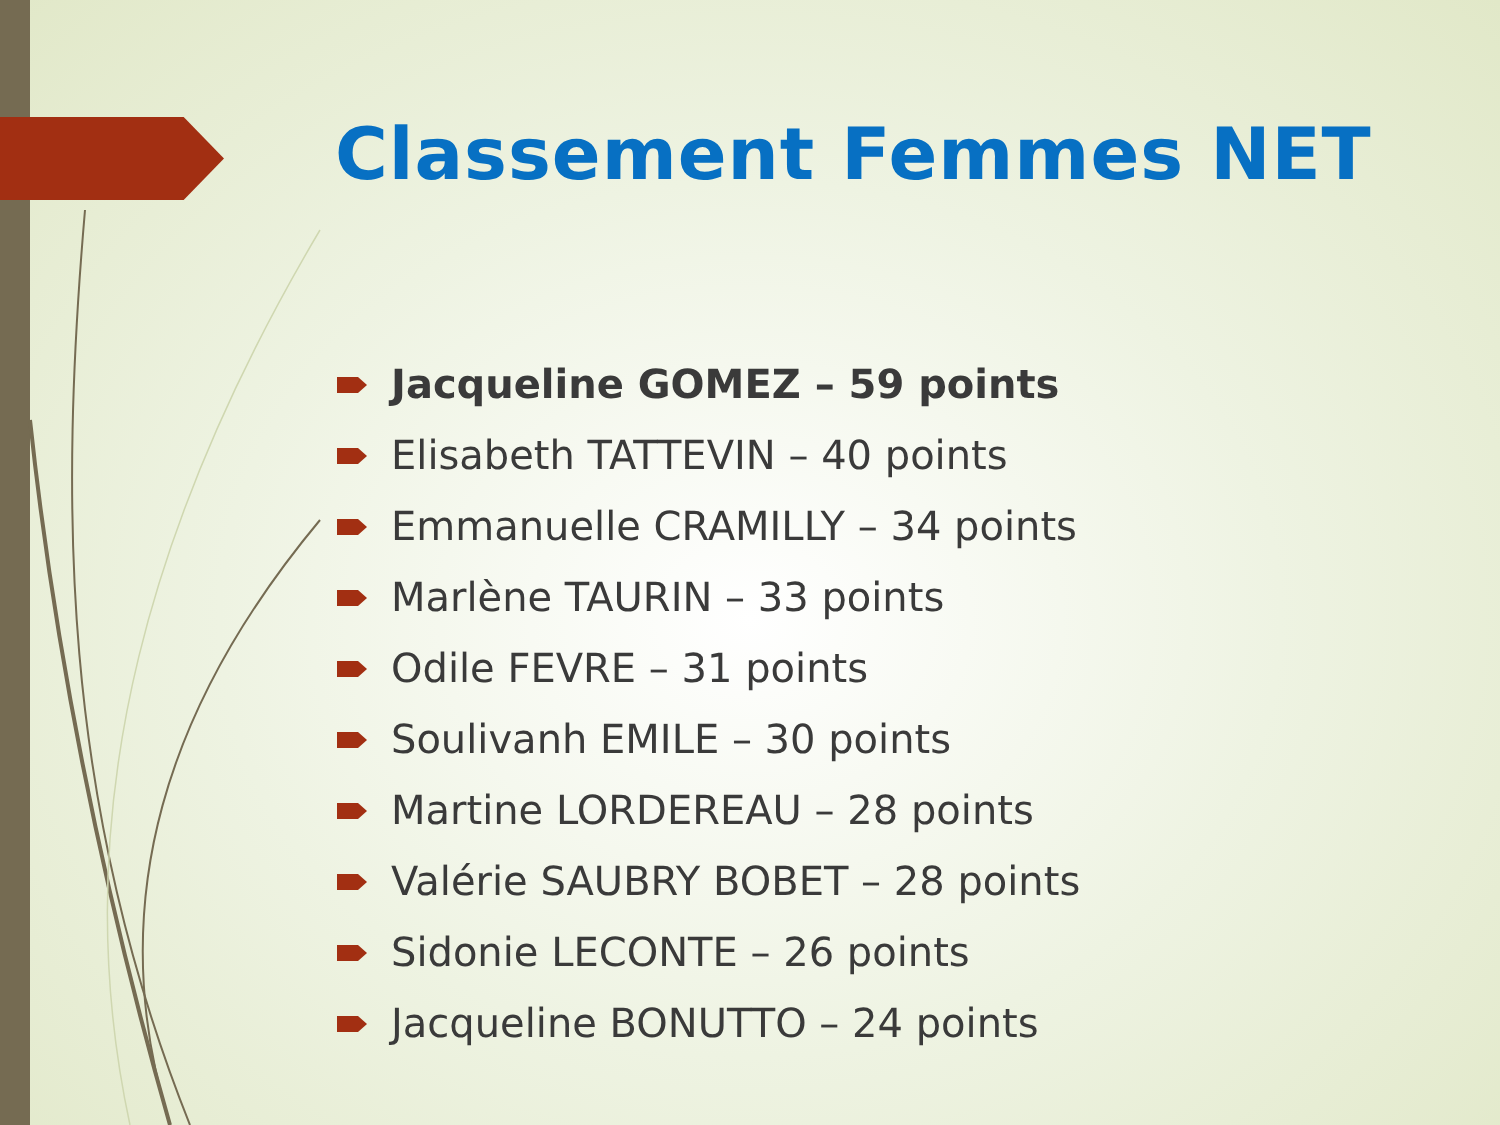Classement Femmes NET
Jacqueline GOMEZ – 59 points
Elisabeth TATTEVIN – 40 points
Emmanuelle CRAMILLY – 34 points
Marlène TAURIN – 33 points
Odile FEVRE – 31 points
Soulivanh EMILE – 30 points
Martine LORDEREAU – 28 points
Valérie SAUBRY BOBET – 28 points
Sidonie LECONTE – 26 points
Jacqueline BONUTTO – 24 points